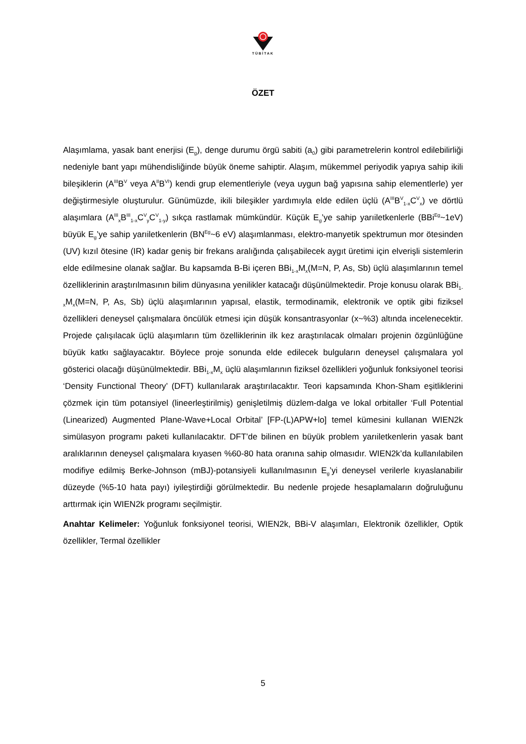TÜBİTAK
ÖZET
Alaşımlama, yasak bant enerjisi (E<sub>g</sub>), denge durumu örgü sabiti (a<sub>0</sub>) gibi parametrelerin kontrol edilebilirliği nedeniyle bant yapı mühendisliğinde büyük öneme sahiptir. Alaşım, mükemmel periyodik yapıya sahip ikili bileşiklerin (A<sup>III</sup>B<sup>V</sup> veya A<sup>II</sup>B<sup>VI</sup>) kendi grup elementleriyle (veya uygun bağ yapısına sahip elementlerle) yer değiştirmesiyle oluşturulur. Günümüzde, ikili bileşikler yardımıyla elde edilen üçlü (A<sup>III</sup>B<sup>V</sup><sub>1-x</sub>C<sup>V</sup><sub>x</sub>) ve dörtlü alaşımlara (A<sup>III</sup><sub>x</sub>B<sup>III</sup><sub>1-x</sub>C<sup>V</sup><sub>y</sub>C<sup>V</sup><sub>1-y</sub>) sıkça rastlamak mümkündür. Küçük E<sub>g</sub>’ye sahip yarıiletkenlerle (BBi<sup>Eg</sup>~1eV) büyük E<sub>g</sub>’ye sahip yarıiletkenlerin (BN<sup>Eg</sup>~6 eV) alaşımlanması, elektro-manyetik spektrumun mor ötesinden (UV) kızıl ötesine (IR) kadar geniş bir frekans aralığında çalışabilecek aygıt üretimi için elverişli sistemlerin elde edilmesine olanak sağlar. Bu kapsamda B-Bi içeren BBi<sub>1-x</sub>M<sub>x</sub>(M=N, P, As, Sb) üçlü alaşımlarının temel özelliklerinin araştırılmasının bilim dünyasına yenilikler katacağı düşünülmektedir. Proje konusu olarak BBi<sub>1-x</sub>M<sub>x</sub>(M=N, P, As, Sb) üçlü alaşımlarının yapısal, elastik, termodinamik, elektronik ve optik gibi fiziksel özellikleri deneysel çalışmalara öncülük etmesi için düşük konsantrasyonlar (x~%3) altında incelenecektir. Projede çalışılacak üçlü alaşımların tüm özelliklerinin ilk kez araştırılacak olmaları projenin özgünlüğüne büyük katkı sağlayacaktır. Böylece proje sonunda elde edilecek bulguların deneysel çalışmalara yol gösterici olacağı düşünülmektedir. BBi<sub>1-x</sub>M<sub>x</sub> üçlü alaşımlarının fiziksel özellikleri yoğunluk fonksiyonel teorisi ‘Density Functional Theory’ (DFT) kullanılarak araştırılacaktır. Teori kapsamında Khon-Sham eşitliklerini çözmek için tüm potansiyel (lineerleştirilmiş) genişletilmiş düzlem-dalga ve lokal orbitaller ‘Full Potential (Linearized) Augmented Plane-Wave+Local Orbital’ [FP-(L)APW+lo] temel kümesini kullanan WIEN2k simülasyon programı paketi kullanılacaktır. DFT’de bilinen en büyük problem yarıiletkenlerin yasak bant aralıklarının deneysel çalışmalara kıyasen %60-80 hata oranına sahip olmasıdır. WIEN2k’da kullanılabilen modifiye edilmiş Berke-Johnson (mBJ)-potansiyeli kullanılmasının E<sub>g</sub>’yi deneysel verilerle kıyaslanabilir düzeyde (%5-10 hata payı) iyileştirdiği görülmektedir. Bu nedenle projede hesaplamaların doğruluğunu arttırmak için WIEN2k programı seçilmiştir.
Anahtar Kelimeler: Yoğunluk fonksiyonel teorisi, WIEN2k, BBi-V alaşımları, Elektronik özellikler, Optik özellikler, Termal özellikler
5